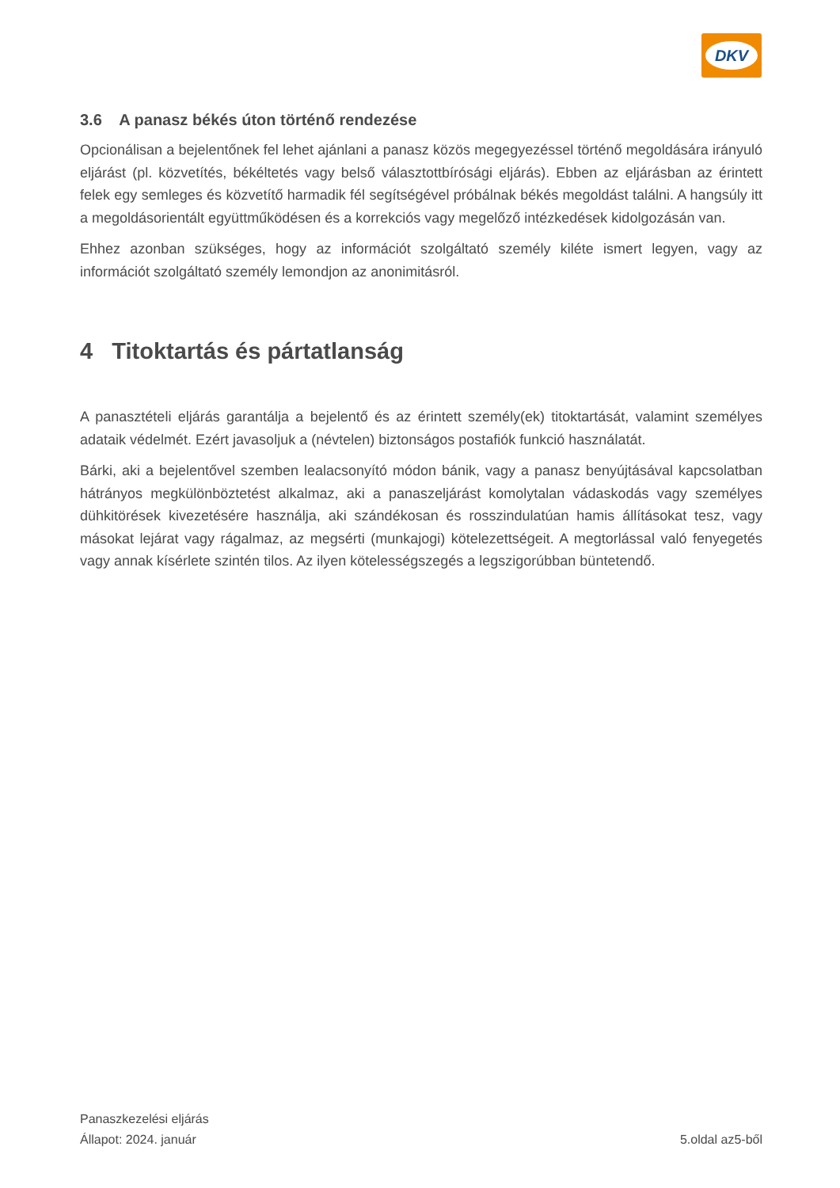DKV
3.6 A panasz békés úton történő rendezése
Opcionálisan a bejelentőnek fel lehet ajánlani a panasz közös megegyezéssel történő megoldására irányuló eljárást (pl. közvetítés, békéltetés vagy belső választottbírósági eljárás). Ebben az eljárásban az érintett felek egy semleges és közvetítő harmadik fél segítségével próbálnak békés megoldást találni. A hangsúly itt a megoldásorientált együttműködésen és a korrekciós vagy megelőző intézkedések kidolgozásán van.
Ehhez azonban szükséges, hogy az információt szolgáltató személy kiléte ismert legyen, vagy az információt szolgáltató személy lemondjon az anonimitásról.
4 Titoktartás és pártatlanság
A panasztételi eljárás garantálja a bejelentő és az érintett személy(ek) titoktartását, valamint személyes adataik védelmét. Ezért javasoljuk a (névtelen) biztonságos postafiók funkció használatát.
Bárki, aki a bejelentővel szemben lealacsonyító módon bánik, vagy a panasz benyújtásával kapcsolatban hátrányos megkülönböztetést alkalmaz, aki a panaszeljárást komolytalan vádaskodás vagy személyes dühkitörések kivezetésére használja, aki szándékosan és rosszindulatúan hamis állításokat tesz, vagy másokat lejárat vagy rágalmaz, az megsérti (munkajogi) kötelezettségeit. A megtorlással való fenyegetés vagy annak kísérlete szintén tilos. Az ilyen kötelességszegés a legszigorúbban büntetendő.
Panaszkezelési eljárás
Állapot: 2024. január 5.oldal az5-ből